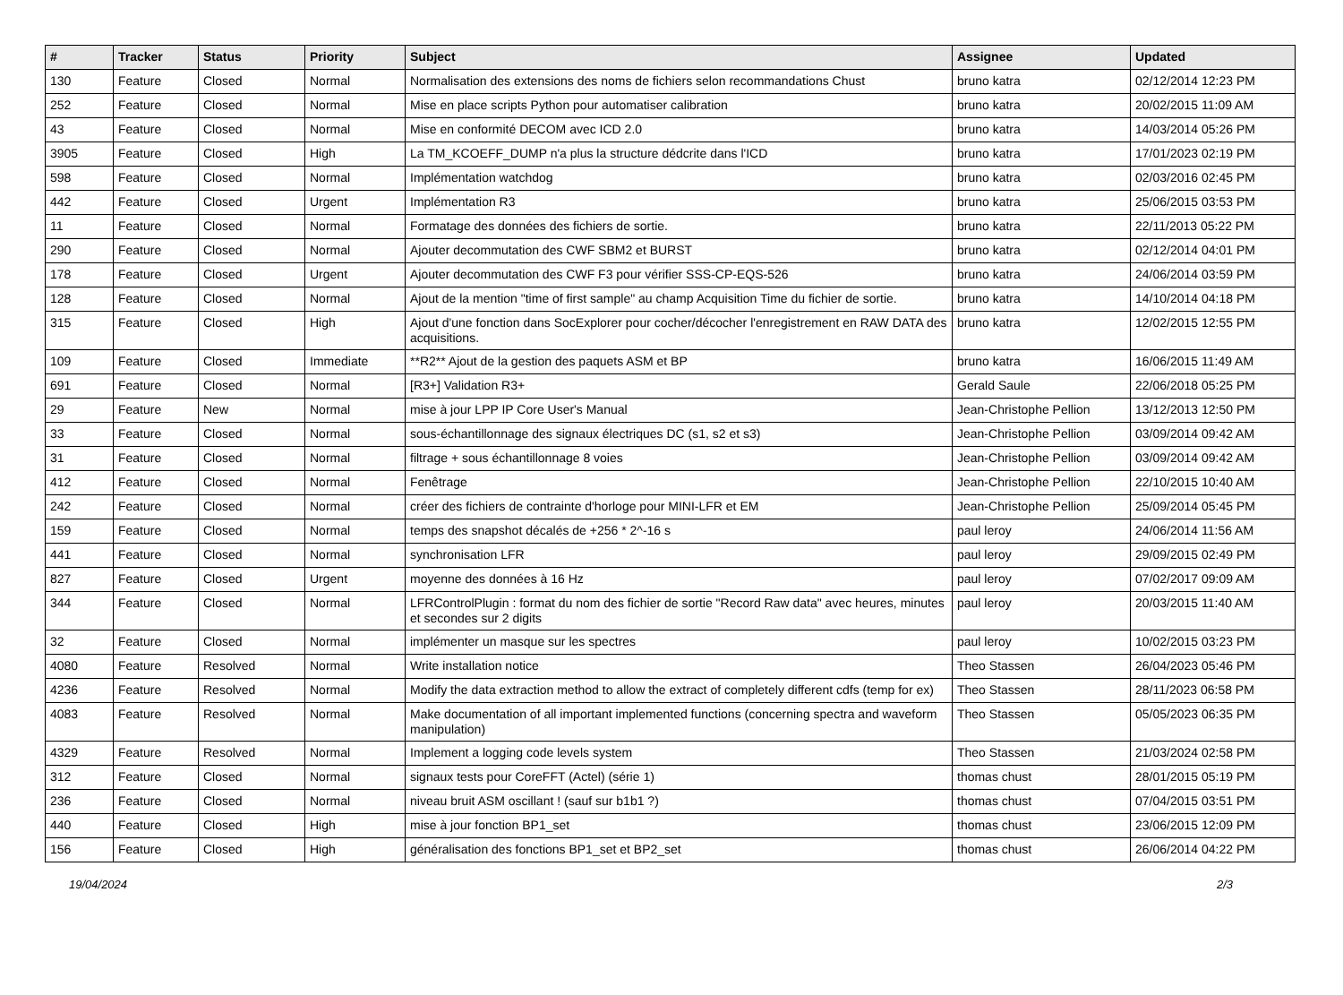| # | Tracker | Status | Priority | Subject | Assignee | Updated |
| --- | --- | --- | --- | --- | --- | --- |
| 130 | Feature | Closed | Normal | Normalisation des extensions des noms de fichiers selon recommandations Chust | bruno katra | 02/12/2014 12:23 PM |
| 252 | Feature | Closed | Normal | Mise en place scripts Python pour automatiser calibration | bruno katra | 20/02/2015 11:09 AM |
| 43 | Feature | Closed | Normal | Mise en conformité DECOM avec ICD 2.0 | bruno katra | 14/03/2014 05:26 PM |
| 3905 | Feature | Closed | High | La TM_KCOEFF_DUMP n'a plus la structure dédcrite dans l'ICD | bruno katra | 17/01/2023 02:19 PM |
| 598 | Feature | Closed | Normal | Implémentation watchdog | bruno katra | 02/03/2016 02:45 PM |
| 442 | Feature | Closed | Urgent | Implémentation R3 | bruno katra | 25/06/2015 03:53 PM |
| 11 | Feature | Closed | Normal | Formatage des données des fichiers de sortie. | bruno katra | 22/11/2013 05:22 PM |
| 290 | Feature | Closed | Normal | Ajouter decommutation des CWF SBM2 et BURST | bruno katra | 02/12/2014 04:01 PM |
| 178 | Feature | Closed | Urgent | Ajouter decommutation des CWF F3 pour vérifier SSS-CP-EQS-526 | bruno katra | 24/06/2014 03:59 PM |
| 128 | Feature | Closed | Normal | Ajout de la mention "time of first sample" au champ Acquisition Time du fichier de sortie. | bruno katra | 14/10/2014 04:18 PM |
| 315 | Feature | Closed | High | Ajout d'une fonction dans SocExplorer pour cocher/décocher l'enregistrement en RAW DATA des acquisitions. | bruno katra | 12/02/2015 12:55 PM |
| 109 | Feature | Closed | Immediate | **R2** Ajout de la gestion des paquets ASM et BP | bruno katra | 16/06/2015 11:49 AM |
| 691 | Feature | Closed | Normal | [R3+] Validation R3+ | Gerald Saule | 22/06/2018 05:25 PM |
| 29 | Feature | New | Normal | mise à jour LPP IP Core User's Manual | Jean-Christophe Pellion | 13/12/2013 12:50 PM |
| 33 | Feature | Closed | Normal | sous-échantillonnage des signaux électriques DC (s1, s2 et s3) | Jean-Christophe Pellion | 03/09/2014 09:42 AM |
| 31 | Feature | Closed | Normal | filtrage + sous échantillonnage 8 voies | Jean-Christophe Pellion | 03/09/2014 09:42 AM |
| 412 | Feature | Closed | Normal | Fenêtrage | Jean-Christophe Pellion | 22/10/2015 10:40 AM |
| 242 | Feature | Closed | Normal | créer des fichiers de contrainte d'horloge pour MINI-LFR et EM | Jean-Christophe Pellion | 25/09/2014 05:45 PM |
| 159 | Feature | Closed | Normal | temps des snapshot décalés de +256 * 2^-16 s | paul leroy | 24/06/2014 11:56 AM |
| 441 | Feature | Closed | Normal | synchronisation LFR | paul leroy | 29/09/2015 02:49 PM |
| 827 | Feature | Closed | Urgent | moyenne des données à 16 Hz | paul leroy | 07/02/2017 09:09 AM |
| 344 | Feature | Closed | Normal | LFRControlPlugin : format du nom des fichier de sortie "Record Raw data" avec heures, minutes et secondes sur 2 digits | paul leroy | 20/03/2015 11:40 AM |
| 32 | Feature | Closed | Normal | implémenter un masque sur les spectres | paul leroy | 10/02/2015 03:23 PM |
| 4080 | Feature | Resolved | Normal | Write installation notice | Theo Stassen | 26/04/2023 05:46 PM |
| 4236 | Feature | Resolved | Normal | Modify the data extraction method to allow the extract of completely different cdfs (temp for ex) | Theo Stassen | 28/11/2023 06:58 PM |
| 4083 | Feature | Resolved | Normal | Make documentation of all important implemented functions (concerning spectra and waveform manipulation) | Theo Stassen | 05/05/2023 06:35 PM |
| 4329 | Feature | Resolved | Normal | Implement a logging code levels system | Theo Stassen | 21/03/2024 02:58 PM |
| 312 | Feature | Closed | Normal | signaux tests pour CoreFFT (Actel) (série 1) | thomas chust | 28/01/2015 05:19 PM |
| 236 | Feature | Closed | Normal | niveau bruit ASM oscillant ! (sauf sur b1b1 ?) | thomas chust | 07/04/2015 03:51 PM |
| 440 | Feature | Closed | High | mise à jour fonction BP1_set | thomas chust | 23/06/2015 12:09 PM |
| 156 | Feature | Closed | High | généralisation des fonctions BP1_set et BP2_set | thomas chust | 26/06/2014 04:22 PM |
19/04/2024 2/3